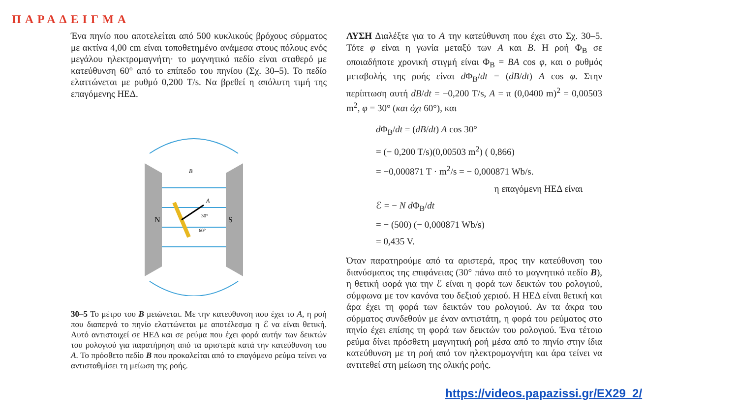ΠΑΡΑΔΕΙΓΜΑ
Ένα πηνίο που αποτελείται από 500 κυκλικούς βρόχους σύρματος με ακτίνα 4,00 cm είναι τοποθετημένο ανάμεσα στους πόλους ενός μεγάλου ηλεκτρομαγνήτη· το μαγνητικό πεδίο είναι σταθερό με κατεύθυνση 60° από το επίπεδο του πηνίου (Σχ. 30–5). Το πεδίο ελαττώνεται με ρυθμό 0,200 T/s. Να βρεθεί η απόλυτη τιμή της επαγόμενης ΗΕΔ.
N
S
B
A
30°
60°
30–5 Το μέτρο του B μειώνεται. Με την κατεύθυνση που έχει το A, η ροή που διαπερνά το πηνίο ελαττώνεται με αποτέλεσμα η ℰ να είναι θετική. Αυτό αντιστοιχεί σε ΗΕΔ και σε ρεύμα που έχει φορά αυτήν των δεικτών του ρολογιού για παρατήρηση από τα αριστερά κατά την κατεύθυνση του A. Το πρόσθετο πεδίο B που προκαλείται από το επαγόμενο ρεύμα τείνει να αντισταθμίσει τη μείωση της ροής.
ΛΥΣΗ Διαλέξτε για το A την κατεύθυνση που έχει στο Σχ. 30–5. Τότε φ είναι η γωνία μεταξύ των A και B. Η ροή Φ<sub>B</sub> σε οποιαδήποτε χρονική στιγμή είναι Φ<sub>B</sub> = BA cos φ, και ο ρυθμός μεταβολής της ροής είναι d Φ<sub>B</sub>/dt = (dB/dt) A cos φ. Στην περίπτωση αυτή dB/dt = −0,200 T/s, A = π (0,0400 m)<sup>2</sup> = 0,00503 m<sup>2</sup>, φ = 30° (και όχι 60°), και
d Φ<sub>B</sub>/dt = (dB/dt) A cos 30°
= (− 0,200 T/s)(0,00503 m<sup>2</sup>) ( 0,866)
= −0,000871 T · m<sup>2</sup>/s = − 0,000871 Wb/s.
η επαγόμενη ΗΕΔ είναι
ℰ = − N d Φ<sub>B</sub>/dt
= − (500) (− 0,000871 Wb/s)
= 0,435 V.
Όταν παρατηρούμε από τα αριστερά, προς την κατεύθυνση του διανύσματος της επιφάνειας (30° πάνω από το μαγνητικό πεδίο B), η θετική φορά για την ℰ είναι η φορά των δεικτών του ρολογιού, σύμφωνα με τον κανόνα του δεξιού χεριού. Η ΗΕΔ είναι θετική και άρα έχει τη φορά των δεικτών του ρολογιού. Αν τα άκρα του σύρματος συνδεθούν με έναν αντιστάτη, η φορά του ρεύματος στο πηνίο έχει επίσης τη φορά των δεικτών του ρολογιού. Ένα τέτοιο ρεύμα δίνει πρόσθετη μαγνητική ροή μέσα από το πηνίο στην ίδια κατεύθυνση με τη ροή από τον ηλεκτρομαγνήτη και άρα τείνει να αντιτεθεί στη μείωση της ολικής ροής.
https://videos.papazissi.gr/EX29_2/